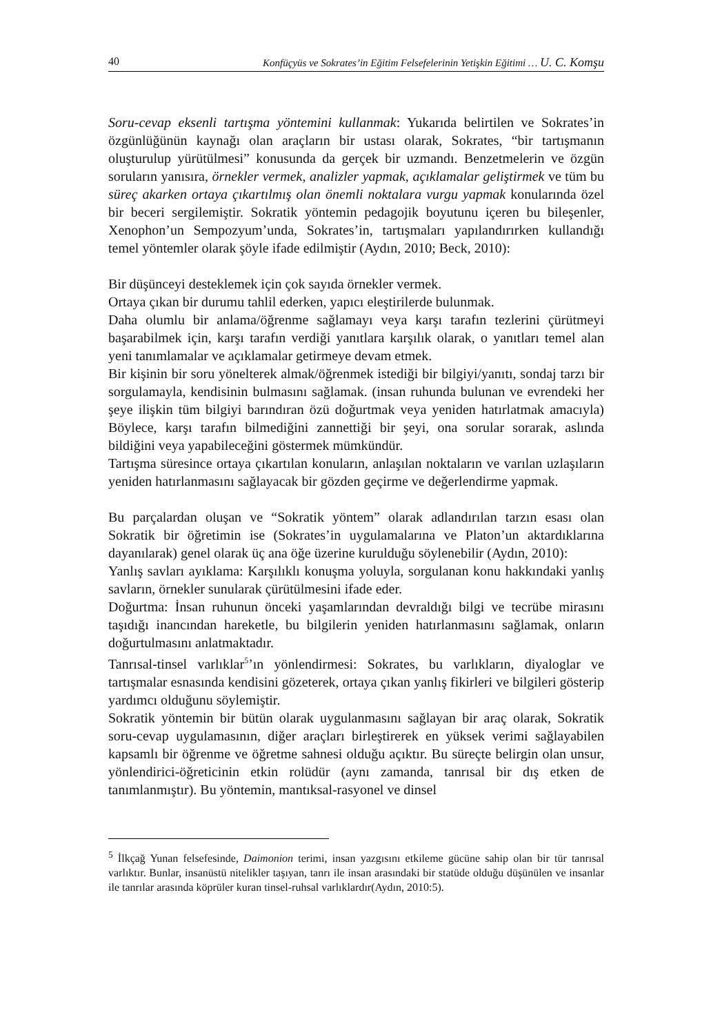40 Konfüçyüs ve Sokrates’in Eğitim Felsefelerinin Yetişkin Eğitimi … U. C. Komşu
Soru-cevap eksenli tartışma yöntemini kullanmak: Yukarıda belirtilen ve Sokrates’in özgünlüğünün kaynağı olan araçların bir ustası olarak, Sokrates, “bir tartışmanın oluşturulup yürütülmesi” konusunda da gerçek bir uzmandı. Benzetmelerin ve özgün soruların yanısıra, örnekler vermek, analizler yapmak, açıklamalar geliştirmek ve tüm bu süreç akarken ortaya çıkartılmış olan önemli noktalara vurgu yapmak konularında özel bir beceri sergilemiştir. Sokratik yöntemin pedagojik boyutunu içeren bu bileşenler, Xenophon’un Sempozyum’unda, Sokrates’in, tartışmaları yapılandırırken kullandığı temel yöntemler olarak şöyle ifade edilmiştir (Aydın, 2010; Beck, 2010):
Bir düşünceyi desteklemek için çok sayıda örnekler vermek.
Ortaya çıkan bir durumu tahlil ederken, yapıcı eleştirilerde bulunmak.
Daha olumlu bir anlama/öğrenme sağlamayı veya karşı tarafın tezlerini çürütmeyi başarabilmek için, karşı tarafın verdiği yanıtlara karşılık olarak, o yanıtları temel alan yeni tanımlamalar ve açıklamalar getirmeye devam etmek.
Bir kişinin bir soru yönelterek almak/öğrenmek istediği bir bilgiyi/yanıtı, sondaj tarzı bir sorgulamayla, kendisinin bulmasını sağlamak. (insan ruhunda bulunan ve evrendeki her şeye ilişkin tüm bilgiyi barındıran özü doğurtmak veya yeniden hatırlatmak amacıyla) Böylece, karşı tarafın bilmediğini zannettiği bir şeyi, ona sorular sorarak, aslında bildiğini veya yapabileceğini göstermek mümkündür.
Tartışma süresince ortaya çıkartılan konuların, anlaşılan noktaların ve varılan uzlaşıların yeniden hatırlanmasını sağlayacak bir gözden geçirme ve değerlendirme yapmak.
Bu parçalardan oluşan ve “Sokratik yöntem” olarak adlandırılan tarzın esası olan Sokratik bir öğretimin ise (Sokrates’in uygulamalarına ve Platon’un aktardıklarına dayanılarak) genel olarak üç ana öğe üzerine kurulduğu söylenebilir (Aydın, 2010):
Yanlış savları ayıklama: Karşılıklı konuşma yoluyla, sorgulanan konu hakkındaki yanlış savların, örnekler sunularak çürütülmesini ifade eder.
Doğurtma: İnsan ruhunun önceki yaşamlarından devraldığı bilgi ve tecrübe mirasını taşıdığı inancından hareketle, bu bilgilerin yeniden hatırlanmasını sağlamak, onların doğurtulmasını anlatmaktadır.
Tanrısal-tinsel varlıklar<sup>5</sup>’ın yönlendirmesi: Sokrates, bu varlıkların, diyaloglar ve tartışmalar esnasında kendisini gözeterek, ortaya çıkan yanlış fikirleri ve bilgileri gösterip yardımcı olduğunu söylemiştir.
Sokratik yöntemin bir bütün olarak uygulanmasını sağlayan bir araç olarak, Sokratik soru-cevap uygulamasının, diğer araçları birleştirerek en yüksek verimi sağlayabilen kapsamlı bir öğrenme ve öğretme sahnesi olduğu açıktır. Bu süreçte belirgin olan unsur, yönlendirici-öğreticinin etkin rolüdür (aynı zamanda, tanrısal bir dış etken de tanımlanmıştır). Bu yöntemin, mantıksal-rasyonel ve dinsel
<sup>5</sup> İlkçağ Yunan felsefesinde, Daimonion terimi, insan yazgısını etkileme gücüne sahip olan bir tür tanrısal varlıktır. Bunlar, insanüstü nitelikler taşıyan, tanrı ile insan arasındaki bir statüde olduğu düşünülen ve insanlar ile tanrılar arasında köprüler kuran tinsel-ruhsal varlıklardır(Aydın, 2010:5).